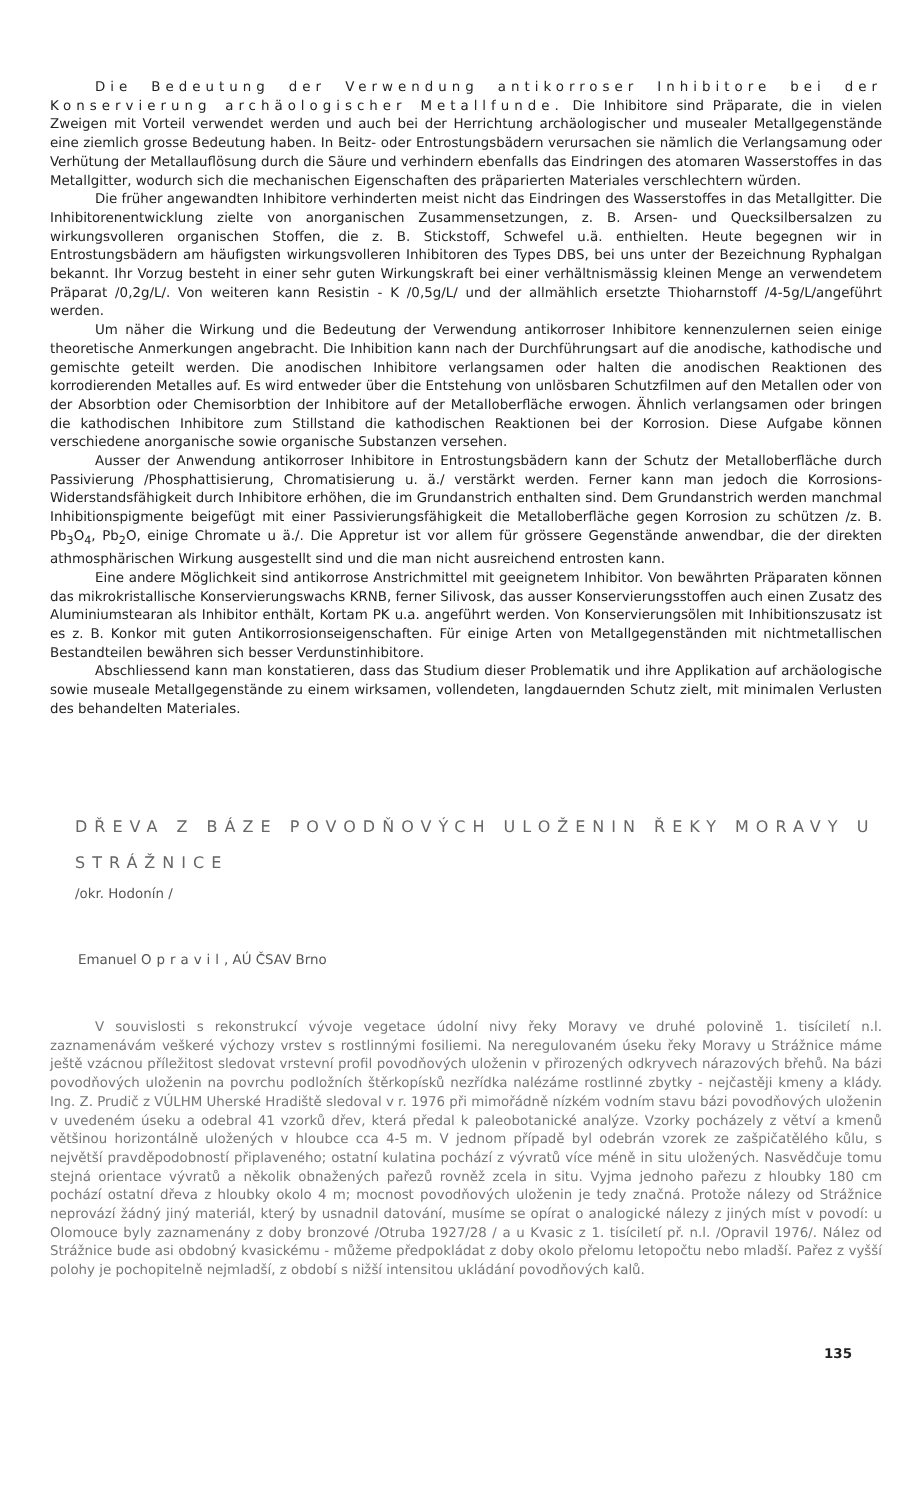Die Bedeutung der Verwendung antikorroser Inhibitore bei der Konservierung archäologischer Metallfunde. Die Inhibitore sind Präparate, die in vielen Zweigen mit Vorteil verwendet werden und auch bei der Herrichtung archäologischer und musealer Metallgegenstände eine ziemlich grosse Bedeutung haben. In Beitz- oder Entrostungsbädern verursachen sie nämlich die Verlangsamung oder Verhütung der Metallauflösung durch die Säure und verhindern ebenfalls das Eindringen des atomaren Wasserstoffes in das Metallgitter, wodurch sich die mechanischen Eigenschaften des präparierten Materiales verschlechtern würden.
Die früher angewandten Inhibitore verhinderten meist nicht das Eindringen des Wasserstoffes in das Metallgitter. Die Inhibitorenentwicklung zielte von anorganischen Zusammensetzungen, z. B. Arsen- und Quecksilbersalzen zu wirkungsvolleren organischen Stoffen, die z. B. Stickstoff, Schwefel u.ä. enthielten. Heute begegnen wir in Entrostungsbädern am häufigsten wirkungsvolleren Inhibitoren des Types DBS, bei uns unter der Bezeichnung Ryphalgan bekannt. Ihr Vorzug besteht in einer sehr guten Wirkungskraft bei einer verhältnismässig kleinen Menge an verwendetem Präparat /0,2g/L/. Von weiteren kann Resistin - K /0,5g/L/ und der allmählich ersetzte Thioharnstoff /4-5g/L/angeführt werden.
Um näher die Wirkung und die Bedeutung der Verwendung antikorroser Inhibitore kennenzulernen seien einige theoretische Anmerkungen angebracht. Die Inhibition kann nach der Durchführungsart auf die anodische, kathodische und gemischte geteilt werden. Die anodischen Inhibitore verlangsamen oder halten die anodischen Reaktionen des korrodierenden Metalles auf. Es wird entweder über die Entstehung von unlösbaren Schutzfilmen auf den Metallen oder von der Absorbtion oder Chemisorbtion der Inhibitore auf der Metalloberfläche erwogen. Ähnlich verlangsamen oder bringen die kathodischen Inhibitore zum Stillstand die kathodischen Reaktionen bei der Korrosion. Diese Aufgabe können verschiedene anorganische sowie organische Substanzen versehen.
Ausser der Anwendung antikorroser Inhibitore in Entrostungsbädern kann der Schutz der Metalloberfläche durch Passivierung /Phosphattisierung, Chromatisierung u. ä./ verstärkt werden. Ferner kann man jedoch die Korrosions-Widerstandsfähigkeit durch Inhibitore erhöhen, die im Grundanstrich enthalten sind. Dem Grundanstrich werden manchmal Inhibitionspigmente beigefügt mit einer Passivierungsfähigkeit die Metalloberfläche gegen Korrosion zu schützen /z. B. Pb<sub>3</sub>O<sub>4</sub>, Pb<sub>2</sub>O, einige Chromate u ä./. Die Appretur ist vor allem für grössere Gegenstände anwendbar, die der direkten athmosphärischen Wirkung ausgestellt sind und die man nicht ausreichend entrosten kann.
Eine andere Möglichkeit sind antikorrose Anstrichmittel mit geeignetem Inhibitor. Von bewährten Präparaten können das mikrokristallische Konservierungswachs KRNB, ferner Silivosk, das ausser Konservierungsstoffen auch einen Zusatz des Aluminiumstearan als Inhibitor enthält, Kortam PK u.a. angeführt werden. Von Konservierungsölen mit Inhibitionszusatz ist es z. B. Konkor mit guten Antikorrosionseigenschaften. Für einige Arten von Metallgegenständen mit nichtmetallischen Bestandteilen bewähren sich besser Verdunstinhibitore.
Abschliessend kann man konstatieren, dass das Studium dieser Problematik und ihre Applikation auf archäologische sowie museale Metallgegenstände zu einem wirksamen, vollendeten, langdauernden Schutz zielt, mit minimalen Verlusten des behandelten Materiales.
DŘEVA Z BÁZE POVODŇOVÝCH ULOŽENIN ŘEKY MORAVY U STRÁŽNICE
/okr. Hodonín /
Emanuel Opravil, AÚ ČSAV Brno
V souvislosti s rekonstrukcí vývoje vegetace údolní nivy řeky Moravy ve druhé polovině 1. tisíciletí n.l. zaznamenávám veškeré výchozy vrstev s rostlinnými fosiliemi. Na neregulovaném úseku řeky Moravy u Strážnice máme ještě vzácnou příležitost sledovat vrstevní profil povodňových uloženin v přirozených odkryvech nárazových břehů. Na bázi povodňových uloženin na povrchu podložních štěrkopísků nezřídka nalézáme rostlinné zbytky - nejčastěji kmeny a klády. Ing. Z. Prudič z VÚLHM Uherské Hradiště sledoval v r. 1976 při mimořádně nízkém vodním stavu bázi povodňových uloženin v uvedeném úseku a odebral 41 vzorků dřev, která předal k paleobotanické analýze. Vzorky pocházely z větví a kmenů většinou horizontálně uložených v hloubce cca 4-5 m. V jednom případě byl odebrán vzorek ze zašpičatělého kůlu, s největší pravděpodobností připlaveného; ostatní kulatina pochází z vývratů více méně in situ uložených. Nasvědčuje tomu stejná orientace vývratů a několik obnažených pařezů rovněž zcela in situ. Vyjma jednoho pařezu z hloubky 180 cm pochází ostatní dřeva z hloubky okolo 4 m; mocnost povodňových uloženin je tedy značná. Protože nálezy od Strážnice neprovází žádný jiný materiál, který by usnadnil datování, musíme se opírat o analogické nálezy z jiných míst v povodí: u Olomouce byly zaznamenány z doby bronzové /Otruba 1927/28 / a u Kvasic z 1. tisíciletí př. n.l. /Opravil 1976/. Nález od Strážnice bude asi obdobný kvasickému - můžeme předpokládat z doby okolo přelomu letopočtu nebo mladší. Pařez z vyšší polohy je pochopitelně nejmladší, z období s nižší intensitou ukládání povodňových kalů.
135